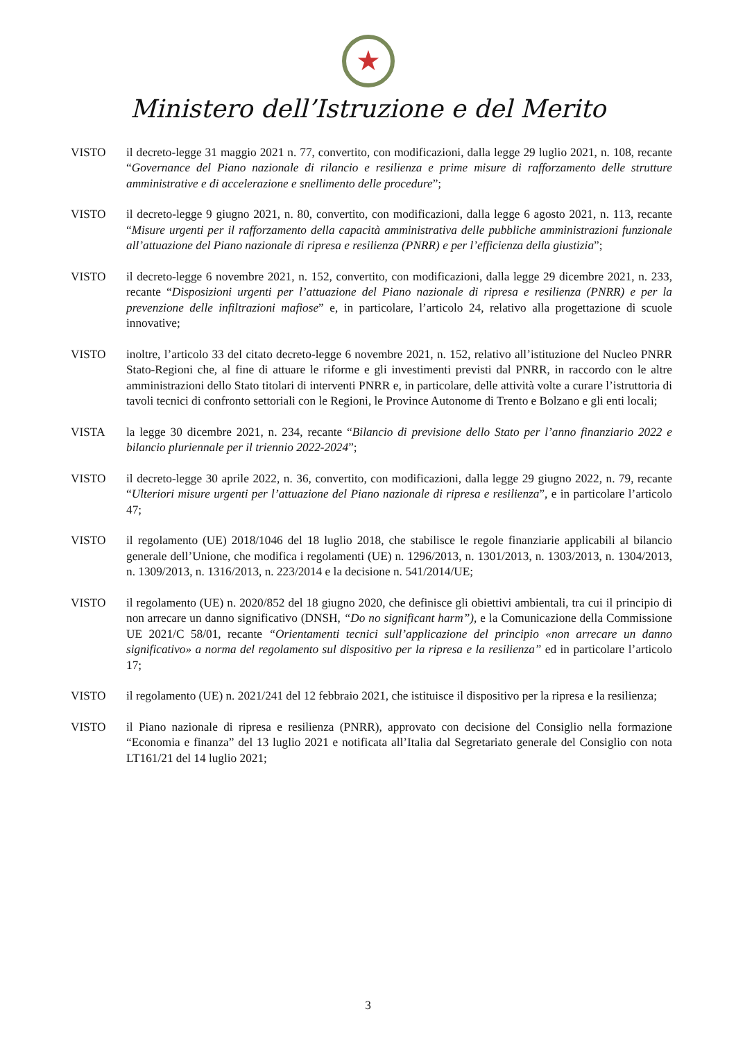★
Ministero dell’Istruzione e del Merito
VISTO il decreto-legge 31 maggio 2021 n. 77, convertito, con modificazioni, dalla legge 29 luglio 2021, n. 108, recante “Governance del Piano nazionale di rilancio e resilienza e prime misure di rafforzamento delle strutture amministrative e di accelerazione e snellimento delle procedure”;
VISTO il decreto-legge 9 giugno 2021, n. 80, convertito, con modificazioni, dalla legge 6 agosto 2021, n. 113, recante “Misure urgenti per il rafforzamento della capacità amministrativa delle pubbliche amministrazioni funzionale all’attuazione del Piano nazionale di ripresa e resilienza (PNRR) e per l’efficienza della giustizia”;
VISTO il decreto-legge 6 novembre 2021, n. 152, convertito, con modificazioni, dalla legge 29 dicembre 2021, n. 233, recante “Disposizioni urgenti per l’attuazione del Piano nazionale di ripresa e resilienza (PNRR) e per la prevenzione delle infiltrazioni mafiose” e, in particolare, l’articolo 24, relativo alla progettazione di scuole innovative;
VISTO inoltre, l’articolo 33 del citato decreto-legge 6 novembre 2021, n. 152, relativo all’istituzione del Nucleo PNRR Stato-Regioni che, al fine di attuare le riforme e gli investimenti previsti dal PNRR, in raccordo con le altre amministrazioni dello Stato titolari di interventi PNRR e, in particolare, delle attività volte a curare l’istruttoria di tavoli tecnici di confronto settoriali con le Regioni, le Province Autonome di Trento e Bolzano e gli enti locali;
VISTA la legge 30 dicembre 2021, n. 234, recante “Bilancio di previsione dello Stato per l’anno finanziario 2022 e bilancio pluriennale per il triennio 2022-2024”;
VISTO il decreto-legge 30 aprile 2022, n. 36, convertito, con modificazioni, dalla legge 29 giugno 2022, n. 79, recante “Ulteriori misure urgenti per l’attuazione del Piano nazionale di ripresa e resilienza”, e in particolare l’articolo 47;
VISTO il regolamento (UE) 2018/1046 del 18 luglio 2018, che stabilisce le regole finanziarie applicabili al bilancio generale dell’Unione, che modifica i regolamenti (UE) n. 1296/2013, n. 1301/2013, n. 1303/2013, n. 1304/2013, n. 1309/2013, n. 1316/2013, n. 223/2014 e la decisione n. 541/2014/UE;
VISTO il regolamento (UE) n. 2020/852 del 18 giugno 2020, che definisce gli obiettivi ambientali, tra cui il principio di non arrecare un danno significativo (DNSH, “Do no significant harm”), e la Comunicazione della Commissione UE 2021/C 58/01, recante “Orientamenti tecnici sull’applicazione del principio «non arrecare un danno significativo» a norma del regolamento sul dispositivo per la ripresa e la resilienza” ed in particolare l’articolo 17;
VISTO il regolamento (UE) n. 2021/241 del 12 febbraio 2021, che istituisce il dispositivo per la ripresa e la resilienza;
VISTO il Piano nazionale di ripresa e resilienza (PNRR), approvato con decisione del Consiglio nella formazione “Economia e finanza” del 13 luglio 2021 e notificata all’Italia dal Segretariato generale del Consiglio con nota LT161/21 del 14 luglio 2021;
3